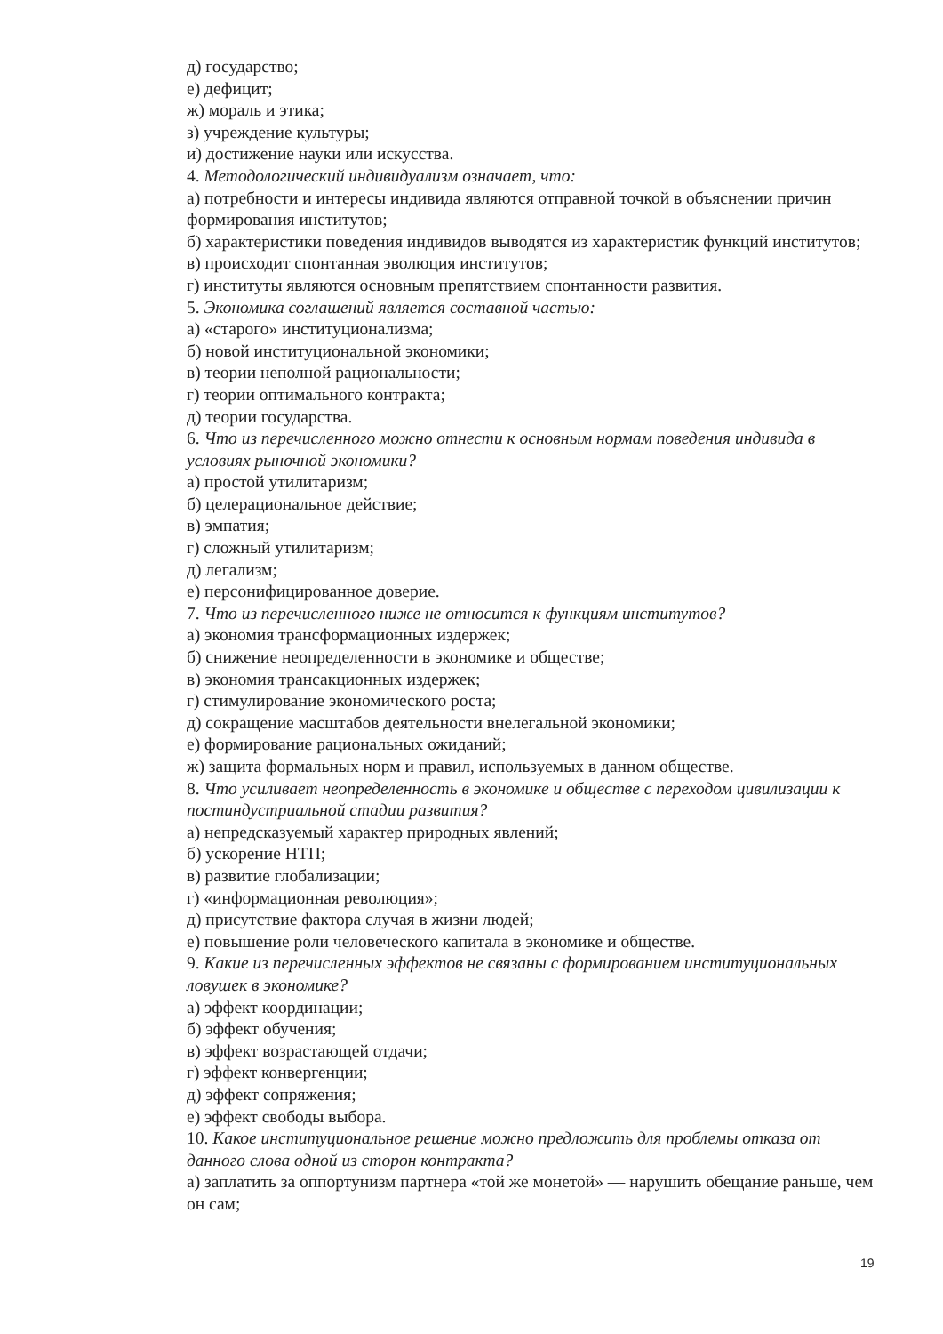д) государство;
е) дефицит;
ж) мораль и этика;
з) учреждение культуры;
и) достижение науки или искусства.
4. Методологический индивидуализм означает, что:
а) потребности и интересы индивида являются отправной точкой в объяснении причин формирования институтов;
б) характеристики поведения индивидов выводятся из характеристик функций институтов;
в) происходит спонтанная эволюция институтов;
г) институты являются основным препятствием спонтанности развития.
5. Экономика соглашений является составной частью:
а) «старого» институционализма;
б) новой институциональной экономики;
в) теории неполной рациональности;
г) теории оптимального контракта;
д) теории государства.
6. Что из перечисленного можно отнести к основным нормам поведения индивида в условиях рыночной экономики?
а) простой утилитаризм;
б) целерациональное действие;
в) эмпатия;
г) сложный утилитаризм;
д) легализм;
е) персонифицированное доверие.
7. Что из перечисленного ниже не относится к функциям институтов?
а) экономия трансформационных издержек;
б) снижение неопределенности в экономике и обществе;
в) экономия трансакционных издержек;
г) стимулирование экономического роста;
д) сокращение масштабов деятельности внелегальной экономики;
е) формирование рациональных ожиданий;
ж) защита формальных норм и правил, используемых в данном обществе.
8. Что усиливает неопределенность в экономике и обществе с переходом цивилизации к постиндустриальной стадии развития?
а) непредсказуемый характер природных явлений;
б) ускорение НТП;
в) развитие глобализации;
г) «информационная революция»;
д) присутствие фактора случая в жизни людей;
е) повышение роли человеческого капитала в экономике и обществе.
9. Какие из перечисленных эффектов не связаны с формированием институциональных ловушек в экономике?
а) эффект координации;
б) эффект обучения;
в) эффект возрастающей отдачи;
г) эффект конвергенции;
д) эффект сопряжения;
е) эффект свободы выбора.
10. Какое институциональное решение можно предложить для проблемы отказа от данного слова одной из сторон контракта?
а) заплатить за оппортунизм партнера «той же монетой» — нарушить обещание раньше, чем он сам;
19